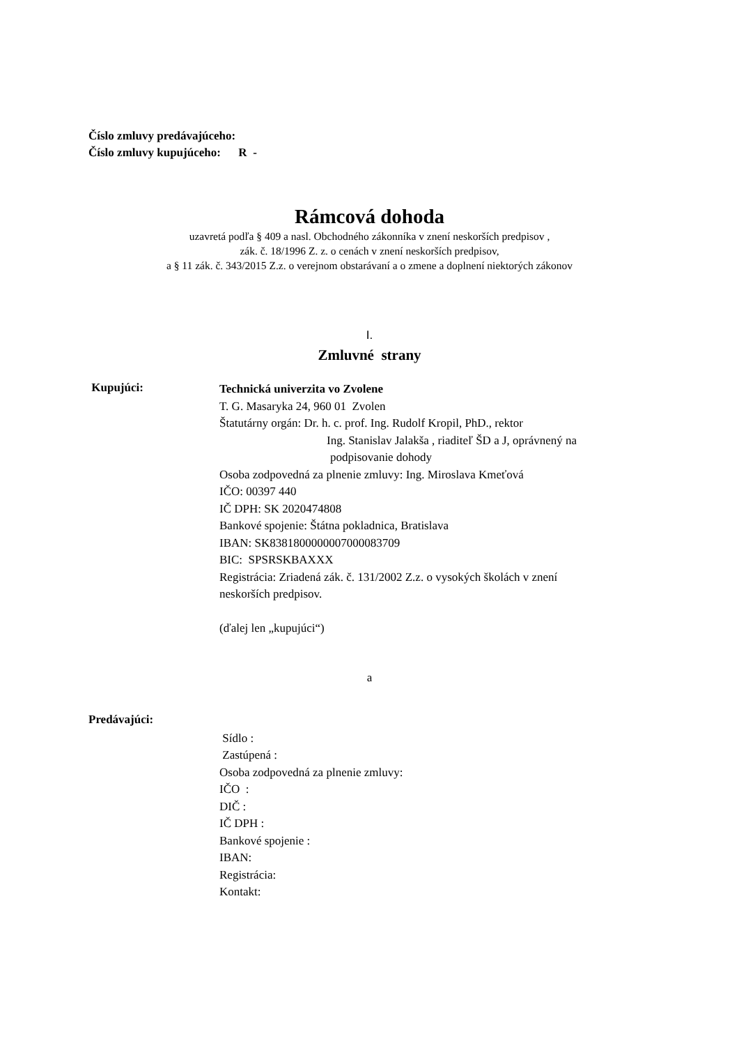Číslo zmluvy predávajúceho:
Číslo zmluvy kupujúceho: R -
Rámcová dohoda
uzavretá podľa § 409 a nasl. Obchodného zákonníka v znení neskorších predpisov ,
zák. č. 18/1996 Z. z. o cenách v znení neskorších predpisov,
a § 11 zák. č. 343/2015 Z.z. o verejnom obstarávaní a o zmene a doplnení niektorých zákonov
I.
Zmluvné strany
Kupujúci:
Technická univerzita vo Zvolene
T. G. Masaryka 24, 960 01 Zvolen
Štatutárny orgán: Dr. h. c. prof. Ing. Rudolf Kropil, PhD., rektor
Ing. Stanislav Jalakša , riaditeľ ŠD a J, oprávnený na
podpisovanie dohody
Osoba zodpovedná za plnenie zmluvy: Ing. Miroslava Kmeťová
IČO: 00397 440
IČ DPH: SK 2020474808
Bankové spojenie: Štátna pokladnica, Bratislava
IBAN: SK8381800000007000083709
BIC: SPSRSKBAXXX
Registrácia: Zriadená zák. č. 131/2002 Z.z. o vysokých školách v znení
neskorších predpisov.
(ďalej len „kupujúci“)
a
Predávajúci:
Sídlo :
Zastúpená :
Osoba zodpovedná za plnenie zmluvy:
IČO :
DIČ :
IČ DPH :
Bankové spojenie :
IBAN:
Registrácia:
Kontakt: